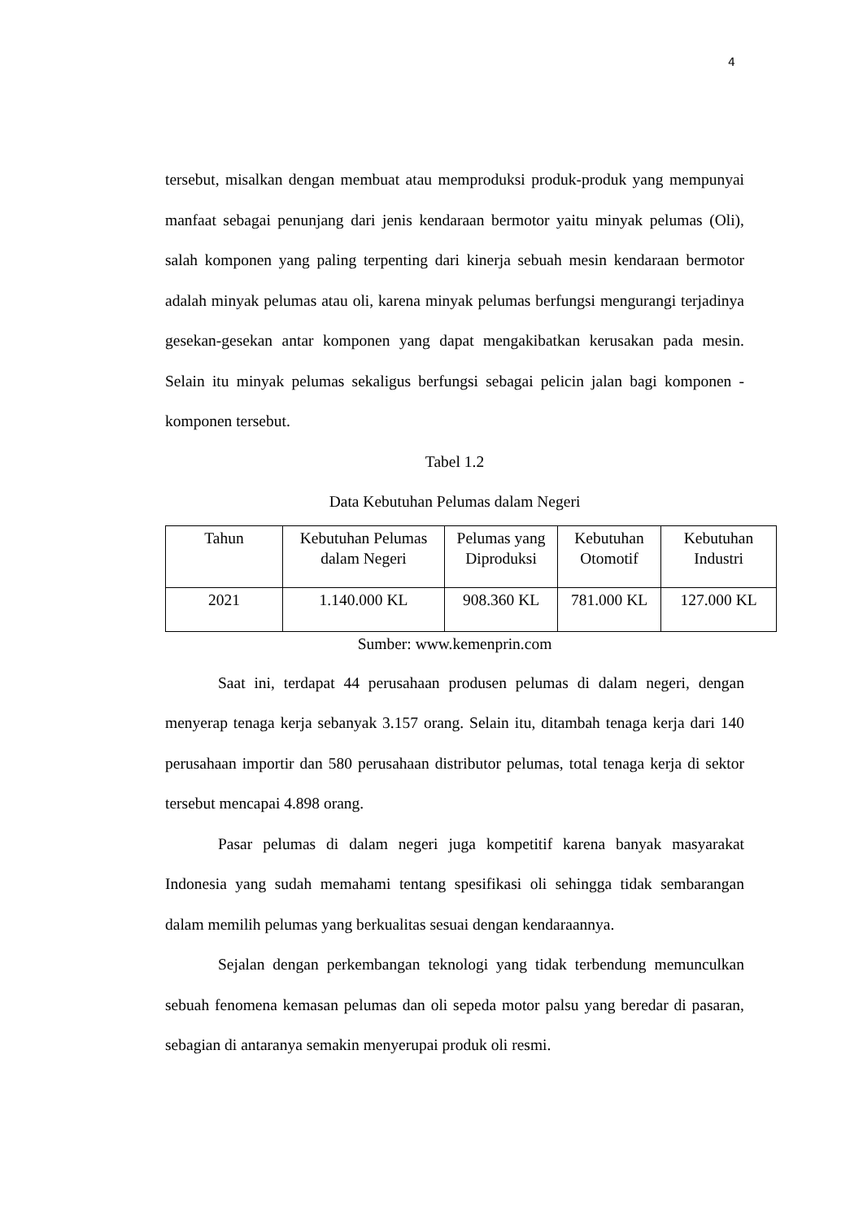4
tersebut, misalkan dengan membuat atau memproduksi produk-produk yang mempunyai manfaat sebagai penunjang dari jenis kendaraan bermotor yaitu minyak pelumas (Oli), salah komponen yang paling terpenting dari kinerja sebuah mesin kendaraan bermotor adalah minyak pelumas atau oli, karena minyak pelumas berfungsi mengurangi terjadinya gesekan-gesekan antar komponen yang dapat mengakibatkan kerusakan pada mesin. Selain itu minyak pelumas sekaligus berfungsi sebagai pelicin jalan bagi komponen - komponen tersebut.
Tabel 1.2
Data Kebutuhan Pelumas dalam Negeri
| Tahun | Kebutuhan Pelumas dalam Negeri | Pelumas yang Diproduksi | Kebutuhan Otomotif | Kebutuhan Industri |
| 2021 | 1.140.000 KL | 908.360 KL | 781.000 KL | 127.000 KL |
Sumber: www.kemenprin.com
Saat ini, terdapat 44 perusahaan produsen pelumas di dalam negeri, dengan menyerap tenaga kerja sebanyak 3.157 orang. Selain itu, ditambah tenaga kerja dari 140 perusahaan importir dan 580 perusahaan distributor pelumas, total tenaga kerja di sektor tersebut mencapai 4.898 orang.
Pasar pelumas di dalam negeri juga kompetitif karena banyak masyarakat Indonesia yang sudah memahami tentang spesifikasi oli sehingga tidak sembarangan dalam memilih pelumas yang berkualitas sesuai dengan kendaraannya.
Sejalan dengan perkembangan teknologi yang tidak terbendung memunculkan sebuah fenomena kemasan pelumas dan oli sepeda motor palsu yang beredar di pasaran, sebagian di antaranya semakin menyerupai produk oli resmi.